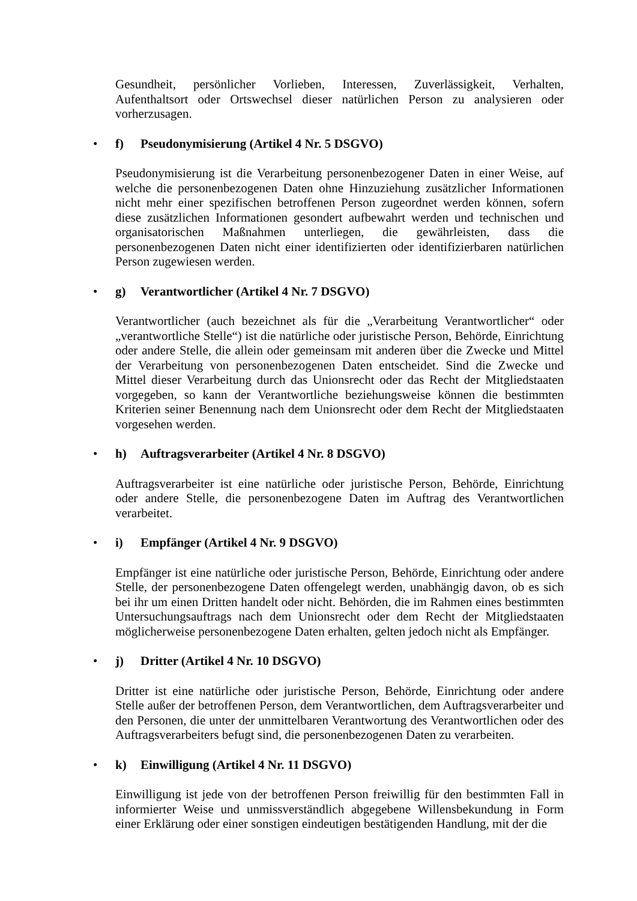Gesundheit, persönlicher Vorlieben, Interessen, Zuverlässigkeit, Verhalten, Aufenthaltsort oder Ortswechsel dieser natürlichen Person zu analysieren oder vorherzusagen.
• f) Pseudonymisierung (Artikel 4 Nr. 5 DSGVO)
Pseudonymisierung ist die Verarbeitung personenbezogener Daten in einer Weise, auf welche die personenbezogenen Daten ohne Hinzuziehung zusätzlicher Informationen nicht mehr einer spezifischen betroffenen Person zugeordnet werden können, sofern diese zusätzlichen Informationen gesondert aufbewahrt werden und technischen und organisatorischen Maßnahmen unterliegen, die gewährleisten, dass die personenbezogenen Daten nicht einer identifizierten oder identifizierbaren natürlichen Person zugewiesen werden.
• g) Verantwortlicher (Artikel 4 Nr. 7 DSGVO)
Verantwortlicher (auch bezeichnet als für die „Verarbeitung Verantwortlicher“ oder „verantwortliche Stelle“) ist die natürliche oder juristische Person, Behörde, Einrichtung oder andere Stelle, die allein oder gemeinsam mit anderen über die Zwecke und Mittel der Verarbeitung von personenbezogenen Daten entscheidet. Sind die Zwecke und Mittel dieser Verarbeitung durch das Unionsrecht oder das Recht der Mitgliedstaaten vorgegeben, so kann der Verantwortliche beziehungsweise können die bestimmten Kriterien seiner Benennung nach dem Unionsrecht oder dem Recht der Mitgliedstaaten vorgesehen werden.
• h) Auftragsverarbeiter (Artikel 4 Nr. 8 DSGVO)
Auftragsverarbeiter ist eine natürliche oder juristische Person, Behörde, Einrichtung oder andere Stelle, die personenbezogene Daten im Auftrag des Verantwortlichen verarbeitet.
• i) Empfänger (Artikel 4 Nr. 9 DSGVO)
Empfänger ist eine natürliche oder juristische Person, Behörde, Einrichtung oder andere Stelle, der personenbezogene Daten offengelegt werden, unabhängig davon, ob es sich bei ihr um einen Dritten handelt oder nicht. Behörden, die im Rahmen eines bestimmten Untersuchungsauftrags nach dem Unionsrecht oder dem Recht der Mitgliedstaaten möglicherweise personenbezogene Daten erhalten, gelten jedoch nicht als Empfänger.
• j) Dritter (Artikel 4 Nr. 10 DSGVO)
Dritter ist eine natürliche oder juristische Person, Behörde, Einrichtung oder andere Stelle außer der betroffenen Person, dem Verantwortlichen, dem Auftragsverarbeiter und den Personen, die unter der unmittelbaren Verantwortung des Verantwortlichen oder des Auftragsverarbeiters befugt sind, die personenbezogenen Daten zu verarbeiten.
• k) Einwilligung (Artikel 4 Nr. 11 DSGVO)
Einwilligung ist jede von der betroffenen Person freiwillig für den bestimmten Fall in informierter Weise und unmissverständlich abgegebene Willensbekundung in Form einer Erklärung oder einer sonstigen eindeutigen bestätigenden Handlung, mit der die